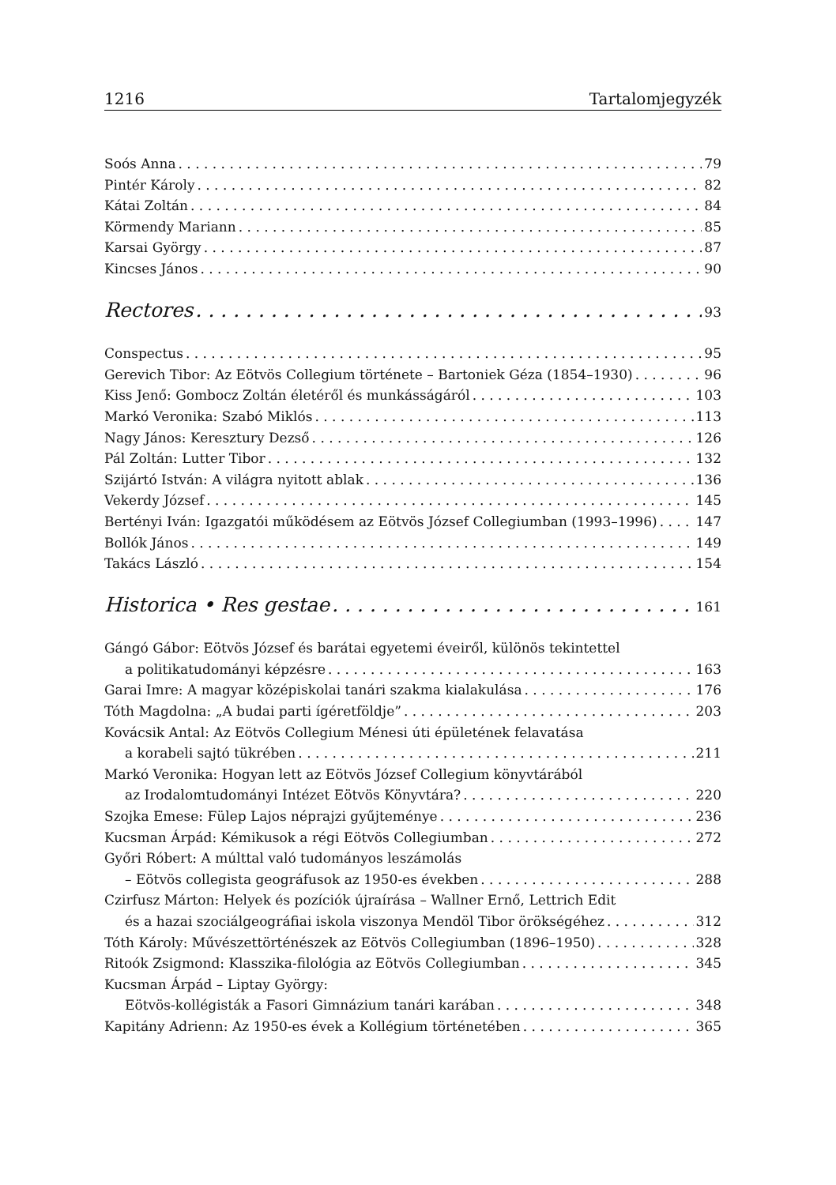1216 Tartalomjegyzék
Soós Anna 79
Pintér Károly 82
Kátai Zoltán 84
Körmendy Mariann 85
Karsai György 87
Kincses János 90
Rectores 93
Conspectus 95
Gerevich Tibor: Az Eötvös Collegium története – Bartoniek Géza (1854–1930) 96
Kiss Jenő: Gombocz Zoltán életéről és munkásságáról 103
Markó Veronika: Szabó Miklós 113
Nagy János: Keresztury Dezső 126
Pál Zoltán: Lutter Tibor 132
Szijártó István: A világra nyitott ablak 136
Vekerdy József 145
Bertényi Iván: Igazgatói működésem az Eötvös József Collegiumban (1993–1996) 147
Bollók János 149
Takács László 154
Historica • Res gestae 161
Gángó Gábor: Eötvös József és barátai egyetemi éveiről, különös tekintettel
a politikatudományi képzésre 163
Garai Imre: A magyar középiskolai tanári szakma kialakulása 176
Tóth Magdolna: „A budai parti ígéretföldje” 203
Kovácsik Antal: Az Eötvös Collegium Ménesi úti épületének felavatása
a korabeli sajtó tükrében 211
Markó Veronika: Hogyan lett az Eötvös József Collegium könyvtárából
az Irodalomtudományi Intézet Eötvös Könyvtára? 220
Szojka Emese: Fülep Lajos néprajzi gyűjteménye 236
Kucsman Árpád: Kémikusok a régi Eötvös Collegiumban 272
Győri Róbert: A múlttal való tudományos leszámolás
– Eötvös collegista geográfusok az 1950-es években 288
Czirfusz Márton: Helyek és pozíciók újraírása – Wallner Ernő, Lettrich Edit
és a hazai szociálgeográfiai iskola viszonya Mendöl Tibor örökségéhez 312
Tóth Károly: Művészettörténészek az Eötvös Collegiumban (1896–1950) 328
Ritoók Zsigmond: Klasszika-filológia az Eötvös Collegiumban 345
Kucsman Árpád – Liptay György:
Eötvös-kollégisták a Fasori Gimnázium tanári karában 348
Kapitány Adrienn: Az 1950-es évek a Kollégium történetében 365